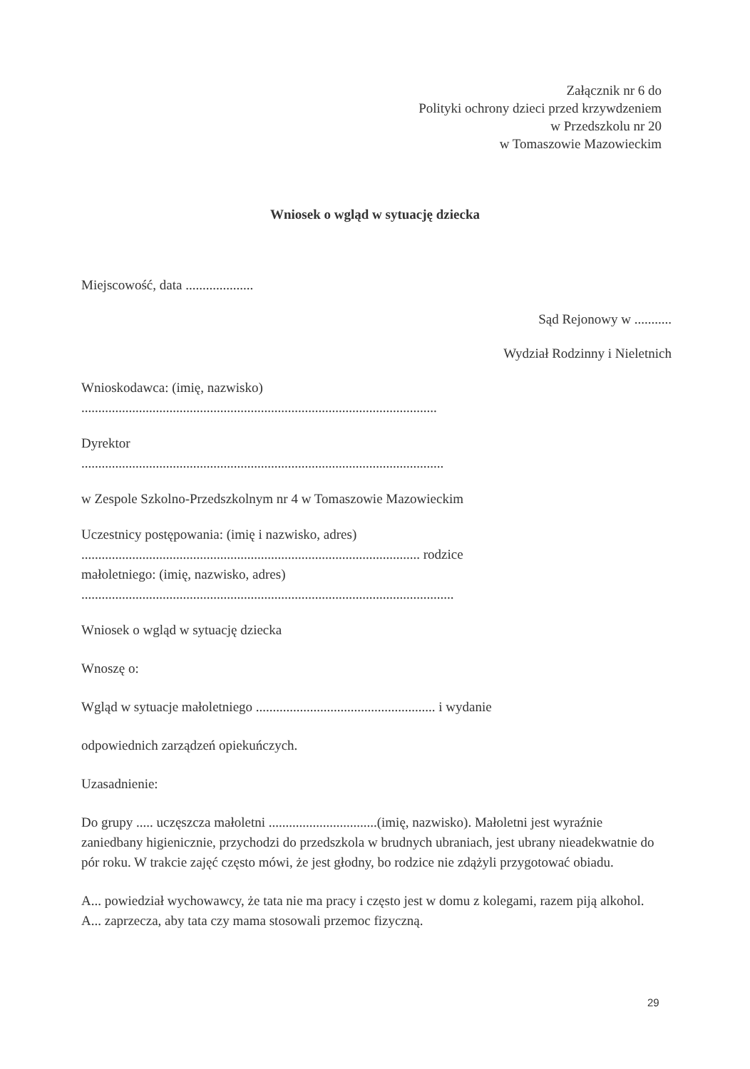Załącznik nr 6 do
Polityki ochrony dzieci przed krzywdzeniem
w Przedszkolu nr 20
w Tomaszowie Mazowieckim
Wniosek o wgląd w sytuację dziecka
Miejscowość, data ....................
Sąd Rejonowy w ...........
Wydział Rodzinny i Nieletnich
Wnioskodawca: (imię, nazwisko)
.........................................................................................................
Dyrektor
...........................................................................................................
w Zespole Szkolno-Przedszkolnym nr 4 w Tomaszowie Mazowieckim
Uczestnicy postępowania: (imię i nazwisko, adres)
.................................................................................................... rodzice
małoletniego: (imię, nazwisko, adres)
..............................................................................................................
Wniosek o wgląd w sytuację dziecka
Wnoszę o:
Wgląd w sytuacje małoletniego ..................................................... i wydanie
odpowiednich zarządzeń opiekuńczych.
Uzasadnienie:
Do grupy ..... uczęszcza małoletni ................................(imię, nazwisko). Małoletni jest wyraźnie zaniedbany higienicznie, przychodzi do przedszkola w brudnych ubraniach, jest ubrany nieadekwatnie do pór roku. W trakcie zajęć często mówi, że jest głodny, bo rodzice nie zdążyli przygotować obiadu.
A... powiedział wychowawcy, że tata nie ma pracy i często jest w domu z kolegami, razem piją alkohol. A... zaprzecza, aby tata czy mama stosowali przemoc fizyczną.
29